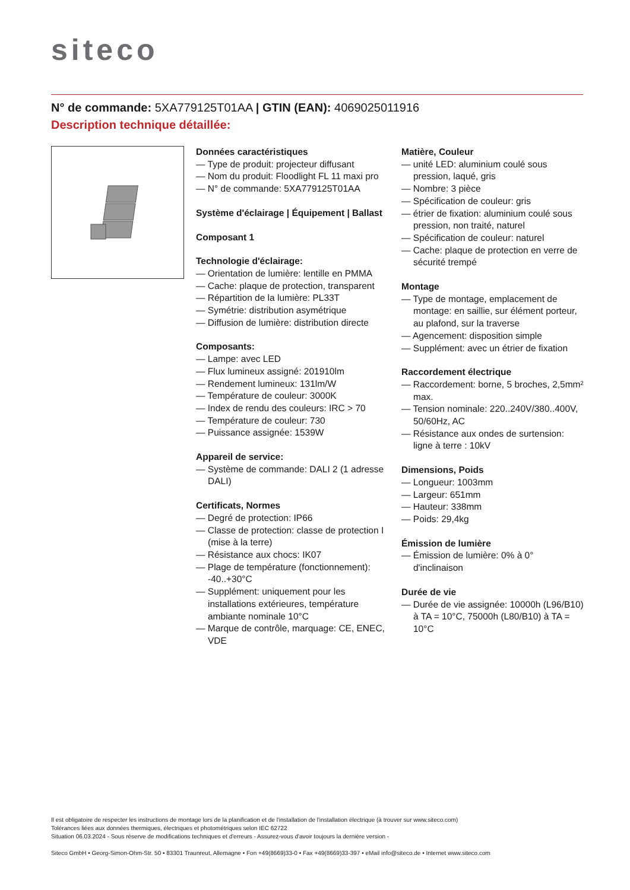siteco
N° de commande: 5XA779125T01AA | GTIN (EAN): 4069025011916
Description technique détaillée:
Données caractéristiques
— Type de produit: projecteur diffusant
— Nom du produit: Floodlight FL 11 maxi pro
— N° de commande: 5XA779125T01AA
Système d'éclairage | Équipement | Ballast
Composant 1
Technologie d'éclairage:
— Orientation de lumière: lentille en PMMA
— Cache: plaque de protection, transparent
— Répartition de la lumière: PL33T
— Symétrie: distribution asymétrique
— Diffusion de lumière: distribution directe
Composants:
— Lampe: avec LED
— Flux lumineux assigné: 201910lm
— Rendement lumineux: 131lm/W
— Température de couleur: 3000K
— Index de rendu des couleurs: IRC > 70
— Température de couleur: 730
— Puissance assignée: 1539W
Appareil de service:
— Système de commande: DALI 2 (1 adresse DALI)
Certificats, Normes
— Degré de protection: IP66
— Classe de protection: classe de protection I (mise à la terre)
— Résistance aux chocs: IK07
— Plage de température (fonctionnement): -40..+30°C
— Supplément: uniquement pour les installations extérieures, température ambiante nominale 10°C
— Marque de contrôle, marquage: CE, ENEC, VDE
Matière, Couleur
— unité LED: aluminium coulé sous pression, laqué, gris
— Nombre: 3 pièce
— Spécification de couleur: gris
— étrier de fixation: aluminium coulé sous pression, non traité, naturel
— Spécification de couleur: naturel
— Cache: plaque de protection en verre de sécurité trempé
Montage
— Type de montage, emplacement de montage: en saillie, sur élément porteur, au plafond, sur la traverse
— Agencement: disposition simple
— Supplément: avec un étrier de fixation
Raccordement électrique
— Raccordement: borne, 5 broches, 2,5mm² max.
— Tension nominale: 220..240V/380..400V, 50/60Hz, AC
— Résistance aux ondes de surtension: ligne à terre : 10kV
Dimensions, Poids
— Longueur: 1003mm
— Largeur: 651mm
— Hauteur: 338mm
— Poids: 29,4kg
Émission de lumière
— Émission de lumière: 0% à 0° d'inclinaison
Durée de vie
— Durée de vie assignée: 10000h (L96/B10) à TA = 10°C, 75000h (L80/B10) à TA = 10°C
Il est obligatoire de respecter les instructions de montage lors de la planification et de l'installation de l'installation électrique (à trouver sur www.siteco.com)
Tolérances liées aux données thermiques, électriques et photométriques selon IEC 62722
Situation 06.03.2024 - Sous réserve de modifications techniques et d'erreurs - Assurez-vous d'avoir toujours la dernière version -
Siteco GmbH • Georg-Simon-Ohm-Str. 50 • 83301 Traunreut, Allemagne • Fon +49(8669)33-0 • Fax +49(8669)33-397 • eMail info@siteco.de • Internet www.siteco.com